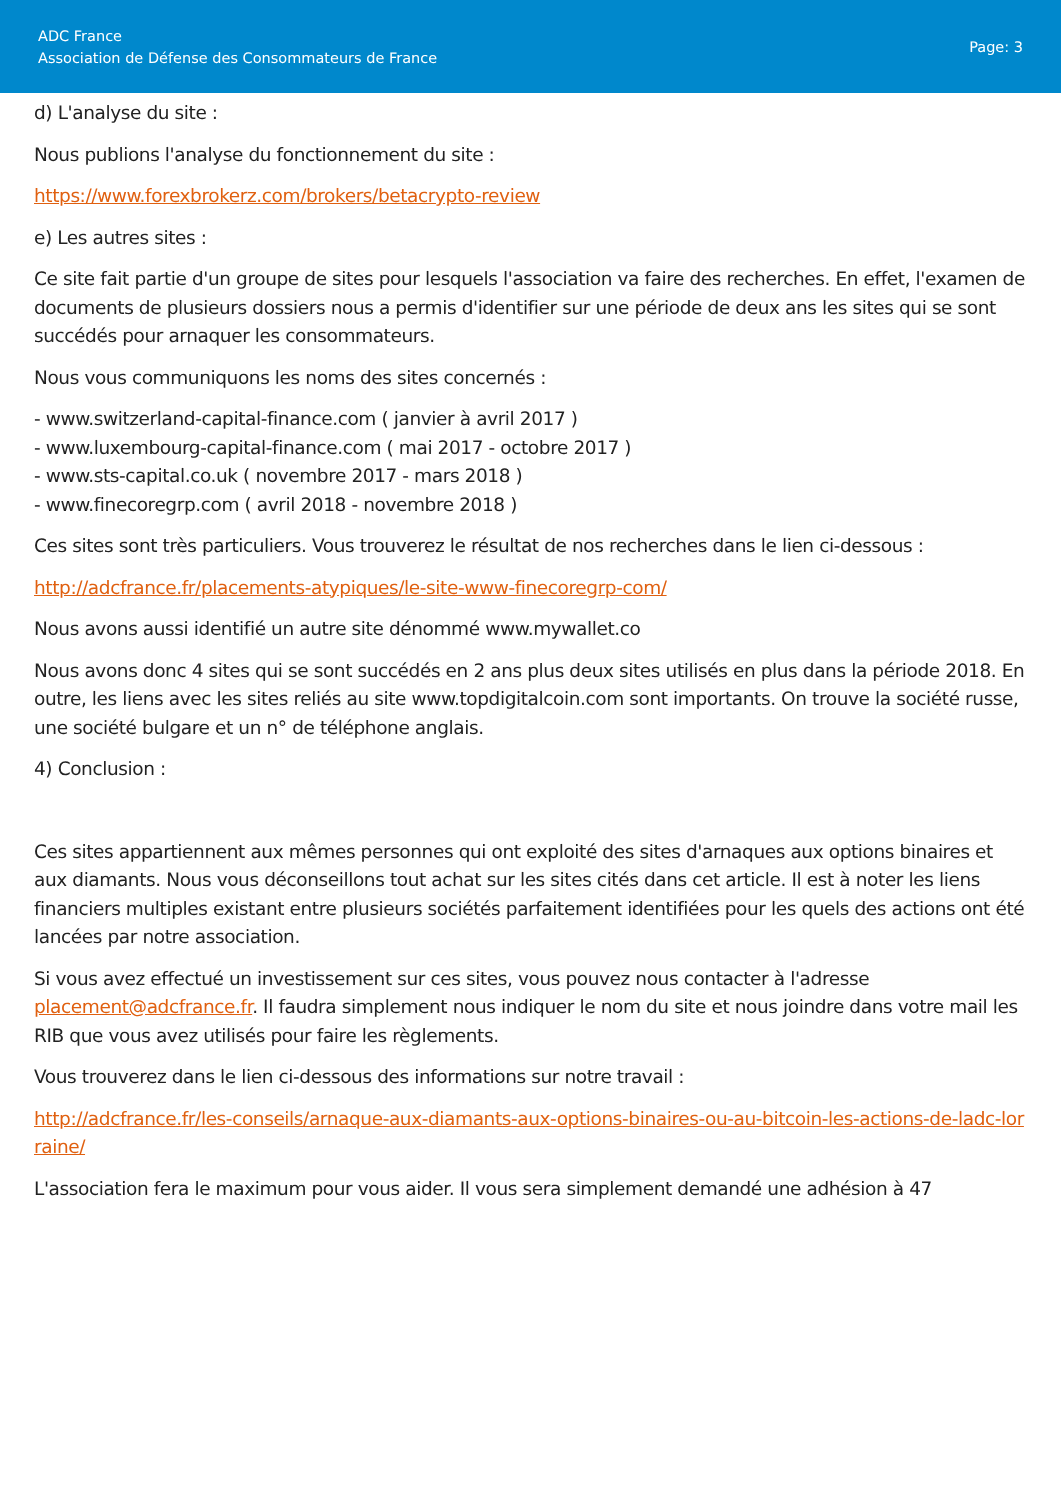ADC France
Association de Défense des Consommateurs de France
Page: 3
d) L'analyse du site :
Nous publions l'analyse du fonctionnement du site :
https://www.forexbrokerz.com/brokers/betacrypto-review
e) Les autres sites :
Ce site fait partie d'un groupe de sites pour lesquels l'association va faire des recherches. En effet, l'examen de documents de plusieurs dossiers nous a permis d'identifier sur une période de deux ans les sites qui se sont succédés pour arnaquer les consommateurs.
Nous vous communiquons les noms des sites concernés :
- www.switzerland-capital-finance.com ( janvier à avril 2017 )
- www.luxembourg-capital-finance.com ( mai 2017 - octobre 2017 )
- www.sts-capital.co.uk ( novembre 2017 - mars 2018 )
- www.finecoregrp.com ( avril 2018 - novembre 2018 )
Ces sites sont très particuliers. Vous trouverez le résultat de nos recherches dans le lien ci-dessous :
http://adcfrance.fr/placements-atypiques/le-site-www-finecoregrp-com/
Nous avons aussi identifié un autre site dénommé www.mywallet.co
Nous avons donc 4 sites qui se sont succédés en 2 ans plus deux sites utilisés en plus dans la période 2018. En outre, les liens avec les sites reliés au site www.topdigitalcoin.com sont importants. On trouve la société russe, une société bulgare et un n° de téléphone anglais.
4) Conclusion :
Ces sites appartiennent aux mêmes personnes qui ont exploité des sites d'arnaques aux options binaires et aux diamants. Nous vous déconseillons tout achat sur les sites cités dans cet article. Il est à noter les liens financiers multiples existant entre plusieurs sociétés parfaitement identifiées pour les quels des actions ont été lancées par notre association.
Si vous avez effectué un investissement sur ces sites, vous pouvez nous contacter à l'adresse placement@adcfrance.fr. Il faudra simplement nous indiquer le nom du site et nous joindre dans votre mail les RIB que vous avez utilisés pour faire les règlements.
Vous trouverez dans le lien ci-dessous des informations sur notre travail :
http://adcfrance.fr/les-conseils/arnaque-aux-diamants-aux-options-binaires-ou-au-bitcoin-les-actions-de-ladc-lorraine/
L'association fera le maximum pour vous aider. Il vous sera simplement demandé une adhésion à 47